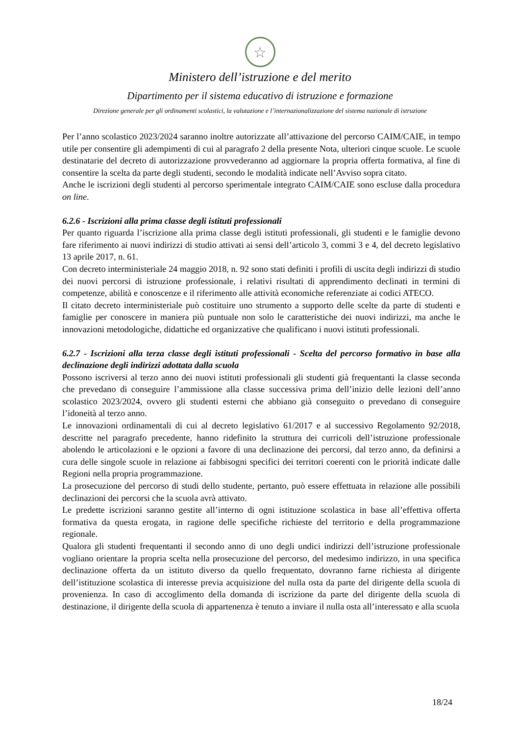☆
Ministero dell’istruzione e del merito
Dipartimento per il sistema educativo di istruzione e formazione
Direzione generale per gli ordinamenti scolastici, la valutazione e l’internazionalizzazione del sistema nazionale di istruzione
Per l’anno scolastico 2023/2024 saranno inoltre autorizzate all’attivazione del percorso CAIM/CAIE, in tempo utile per consentire gli adempimenti di cui al paragrafo 2 della presente Nota, ulteriori cinque scuole. Le scuole destinatarie del decreto di autorizzazione provvederanno ad aggiornare la propria offerta formativa, al fine di consentire la scelta da parte degli studenti, secondo le modalità indicate nell’Avviso sopra citato.
Anche le iscrizioni degli studenti al percorso sperimentale integrato CAIM/CAIE sono escluse dalla procedura on line.
6.2.6 - Iscrizioni alla prima classe degli istituti professionali
Per quanto riguarda l’iscrizione alla prima classe degli istituti professionali, gli studenti e le famiglie devono fare riferimento ai nuovi indirizzi di studio attivati ai sensi dell’articolo 3, commi 3 e 4, del decreto legislativo 13 aprile 2017, n. 61.
Con decreto interministeriale 24 maggio 2018, n. 92 sono stati definiti i profili di uscita degli indirizzi di studio dei nuovi percorsi di istruzione professionale, i relativi risultati di apprendimento declinati in termini di competenze, abilità e conoscenze e il riferimento alle attività economiche referenziate ai codici ATECO.
Il citato decreto interministeriale può costituire uno strumento a supporto delle scelte da parte di studenti e famiglie per conoscere in maniera più puntuale non solo le caratteristiche dei nuovi indirizzi, ma anche le innovazioni metodologiche, didattiche ed organizzative che qualificano i nuovi istituti professionali.
6.2.7 - Iscrizioni alla terza classe degli istituti professionali - Scelta del percorso formativo in base alla declinazione degli indirizzi adottata dalla scuola
Possono iscriversi al terzo anno dei nuovi istituti professionali gli studenti già frequentanti la classe seconda che prevedano di conseguire l’ammissione alla classe successiva prima dell’inizio delle lezioni dell’anno scolastico 2023/2024, ovvero gli studenti esterni che abbiano già conseguito o prevedano di conseguire l’idoneità al terzo anno.
Le innovazioni ordinamentali di cui al decreto legislativo 61/2017 e al successivo Regolamento 92/2018, descritte nel paragrafo precedente, hanno ridefinito la struttura dei curricoli dell’istruzione professionale abolendo le articolazioni e le opzioni a favore di una declinazione dei percorsi, dal terzo anno, da definirsi a cura delle singole scuole in relazione ai fabbisogni specifici dei territori coerenti con le priorità indicate dalle Regioni nella propria programmazione.
La prosecuzione del percorso di studi dello studente, pertanto, può essere effettuata in relazione alle possibili declinazioni dei percorsi che la scuola avrà attivato.
Le predette iscrizioni saranno gestite all’interno di ogni istituzione scolastica in base all’effettiva offerta formativa da questa erogata, in ragione delle specifiche richieste del territorio e della programmazione regionale.
Qualora gli studenti frequentanti il secondo anno di uno degli undici indirizzi dell’istruzione professionale vogliano orientare la propria scelta nella prosecuzione del percorso, del medesimo indirizzo, in una specifica declinazione offerta da un istituto diverso da quello frequentato, dovranno farne richiesta al dirigente dell’istituzione scolastica di interesse previa acquisizione del nulla osta da parte del dirigente della scuola di provenienza. In caso di accoglimento della domanda di iscrizione da parte del dirigente della scuola di destinazione, il dirigente della scuola di appartenenza è tenuto a inviare il nulla osta all’interessato e alla scuola
18/24